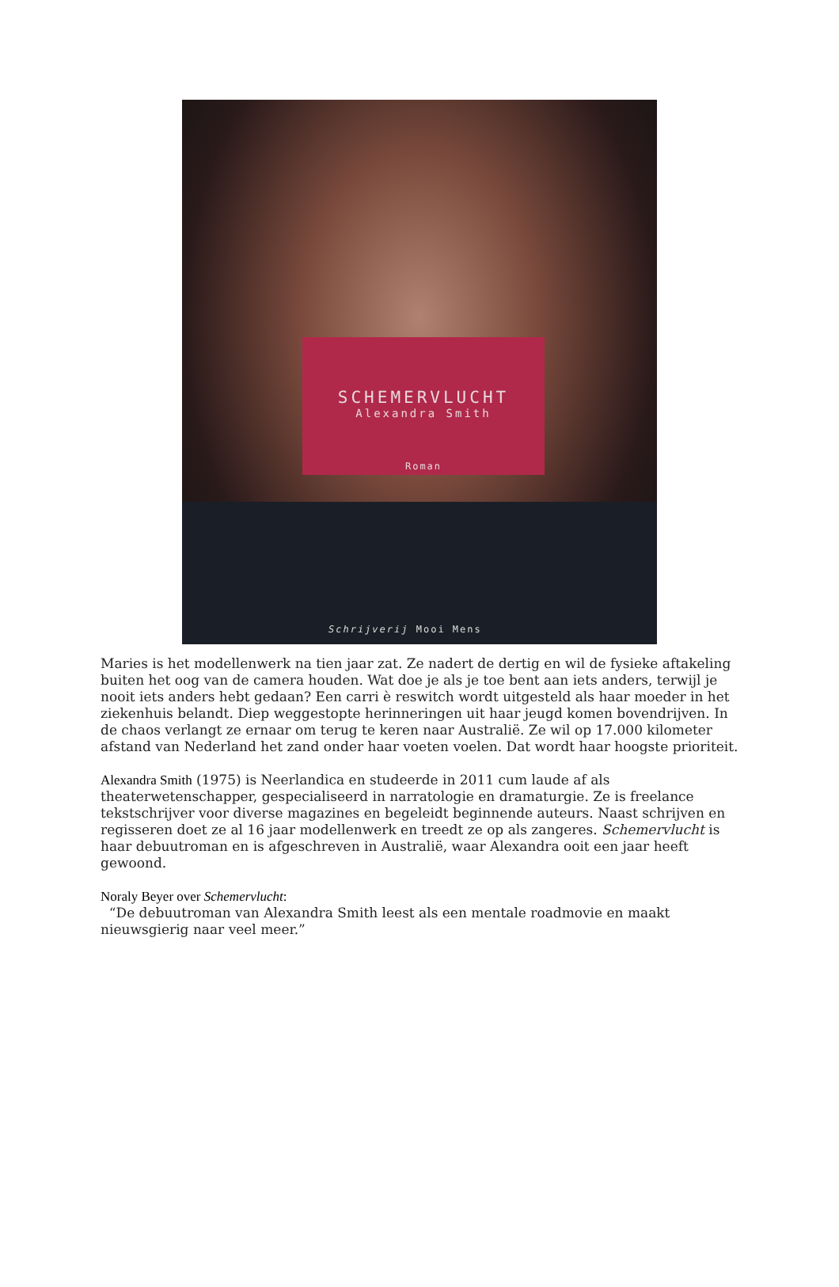SCHEMERVLUCHT
Alexandra Smith
Roman
Schrijverij Mooi Mens
Maries is het modellenwerk na tien jaar zat. Ze nadert de dertig en wil de fysieke aftakeling buiten het oog van de camera houden. Wat doe je als je toe bent aan iets anders, terwijl je nooit iets anders hebt gedaan? Een carri è reswitch wordt uitgesteld als haar moeder in het ziekenhuis belandt. Diep weggestopte herinneringen uit haar jeugd komen bovendrijven. In de chaos verlangt ze ernaar om terug te keren naar Australië. Ze wil op 17.000 kilometer afstand van Nederland het zand onder haar voeten voelen. Dat wordt haar hoogste prioriteit.
Alexandra Smith (1975) is Neerlandica en studeerde in 2011 cum laude af als theaterwetenschapper, gespecialiseerd in narratologie en dramaturgie. Ze is freelance tekstschrijver voor diverse magazines en begeleidt beginnende auteurs. Naast schrijven en regisseren doet ze al 16 jaar modellenwerk en treedt ze op als zangeres. Schemervlucht is haar debuutroman en is afgeschreven in Australië, waar Alexandra ooit een jaar heeft gewoond.
Noraly Beyer over Schemervlucht:
“De debuutroman van Alexandra Smith leest als een mentale roadmovie en maakt nieuwsgierig naar veel meer.”